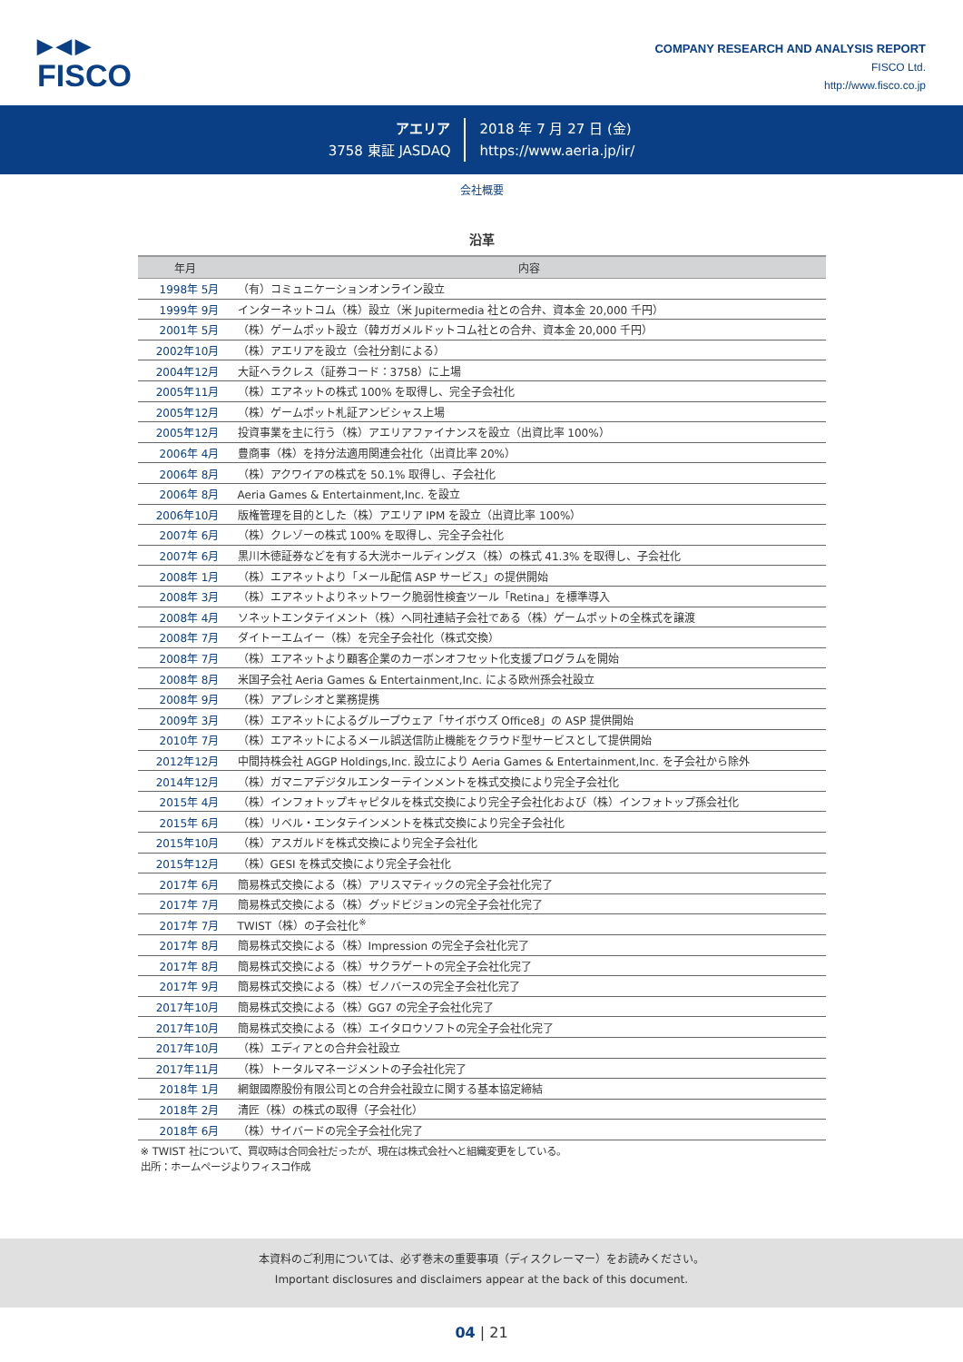▶◀▶
FISCO
COMPANY RESEARCH AND ANALYSIS REPORT
FISCO Ltd.
http://www.fisco.co.jp
アエリア
3758 東証 JASDAQ
2018 年 7 月 27 日 (金)
https://www.aeria.jp/ir/
会社概要
沿革
| 年月 | 内容 |
| --- | --- |
| 1998年 5月 | （有）コミュニケーションオンライン設立 |
| 1999年 9月 | インターネットコム（株）設立（米 Jupitermedia 社との合弁、資本金 20,000 千円） |
| 2001年 5月 | （株）ゲームポット設立（韓ガガメルドットコム社との合弁、資本金 20,000 千円） |
| 2002年10月 | （株）アエリアを設立（会社分割による） |
| 2004年12月 | 大証ヘラクレス（証券コード：3758）に上場 |
| 2005年11月 | （株）エアネットの株式 100% を取得し、完全子会社化 |
| 2005年12月 | （株）ゲームポット札証アンビシャス上場 |
| 2005年12月 | 投資事業を主に行う（株）アエリアファイナンスを設立（出資比率 100%） |
| 2006年 4月 | 豊商事（株）を持分法適用関連会社化（出資比率 20%） |
| 2006年 8月 | （株）アクワイアの株式を 50.1% 取得し、子会社化 |
| 2006年 8月 | Aeria Games & Entertainment,Inc. を設立 |
| 2006年10月 | 版権管理を目的とした（株）アエリア IPM を設立（出資比率 100%） |
| 2007年 6月 | （株）クレゾーの株式 100% を取得し、完全子会社化 |
| 2007年 6月 | 黒川木徳証券などを有する大洸ホールディングス（株）の株式 41.3% を取得し、子会社化 |
| 2008年 1月 | （株）エアネットより「メール配信 ASP サービス」の提供開始 |
| 2008年 3月 | （株）エアネットよりネットワーク脆弱性検査ツール「Retina」を標準導入 |
| 2008年 4月 | ソネットエンタテイメント（株）へ同社連結子会社である（株）ゲームポットの全株式を譲渡 |
| 2008年 7月 | ダイトーエムイー（株）を完全子会社化（株式交換） |
| 2008年 7月 | （株）エアネットより顧客企業のカーボンオフセット化支援プログラムを開始 |
| 2008年 8月 | 米国子会社 Aeria Games & Entertainment,Inc. による欧州孫会社設立 |
| 2008年 9月 | （株）アプレシオと業務提携 |
| 2009年 3月 | （株）エアネットによるグループウェア「サイボウズ Office8」の ASP 提供開始 |
| 2010年 7月 | （株）エアネットによるメール誤送信防止機能をクラウド型サービスとして提供開始 |
| 2012年12月 | 中間持株会社 AGGP Holdings,Inc. 設立により Aeria Games & Entertainment,Inc. を子会社から除外 |
| 2014年12月 | （株）ガマニアデジタルエンターテインメントを株式交換により完全子会社化 |
| 2015年 4月 | （株）インフォトップキャピタルを株式交換により完全子会社化および（株）インフォトップ孫会社化 |
| 2015年 6月 | （株）リベル・エンタテインメントを株式交換により完全子会社化 |
| 2015年10月 | （株）アスガルドを株式交換により完全子会社化 |
| 2015年12月 | （株）GESI を株式交換により完全子会社化 |
| 2017年 6月 | 簡易株式交換による（株）アリスマティックの完全子会社化完了 |
| 2017年 7月 | 簡易株式交換による（株）グッドビジョンの完全子会社化完了 |
| 2017年 7月 | TWIST（株）の子会社化<sup>※</sup> |
| 2017年 8月 | 簡易株式交換による（株）Impression の完全子会社化完了 |
| 2017年 8月 | 簡易株式交換による（株）サクラゲートの完全子会社化完了 |
| 2017年 9月 | 簡易株式交換による（株）ゼノバースの完全子会社化完了 |
| 2017年10月 | 簡易株式交換による（株）GG7 の完全子会社化完了 |
| 2017年10月 | 簡易株式交換による（株）エイタロウソフトの完全子会社化完了 |
| 2017年10月 | （株）エディアとの合弁会社設立 |
| 2017年11月 | （株）トータルマネージメントの子会社化完了 |
| 2018年 1月 | 網銀國際股份有限公司との合弁会社設立に関する基本協定締結 |
| 2018年 2月 | 清匠（株）の株式の取得（子会社化） |
| 2018年 6月 | （株）サイバードの完全子会社化完了 |
※ TWIST 社について、買収時は合同会社だったが、現在は株式会社へと組織変更をしている。
出所：ホームページよりフィスコ作成
本資料のご利用については、必ず巻末の重要事項（ディスクレーマー）をお読みください。
Important disclosures and disclaimers appear at the back of this document.
04 | 21